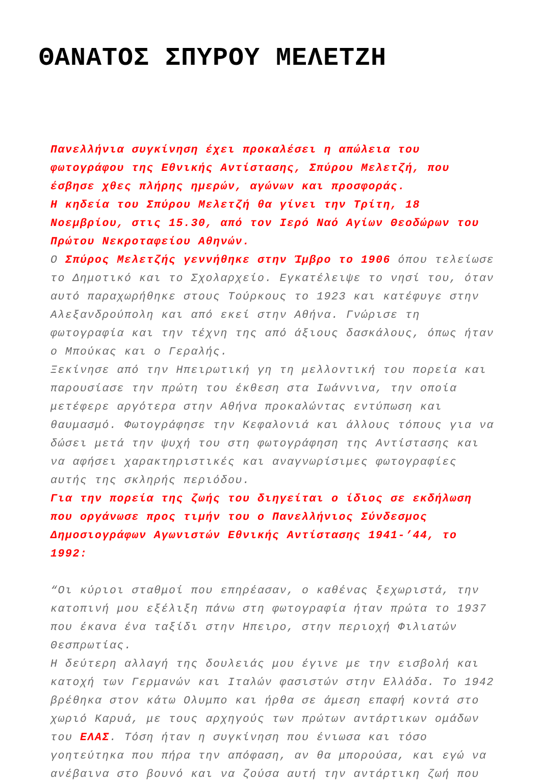ΘΑΝΑΤΟΣ ΣΠΥΡΟΥ ΜΕΛΕΤΖΗ
Πανελλήνια συγκίνηση έχει προκαλέσει η απώλεια του φωτογράφου της Εθνικής Αντίστασης, Σπύρου Μελετζή, που έσβησε χθες πλήρης ημερών, αγώνων και προσφοράς.
Η κηδεία του Σπύρου Μελετζή θα γίνει την Τρίτη, 18 Νοεμβρίου, στις 15.30, από τον Ιερό Ναό Αγίων Θεοδώρων του Πρώτου Νεκροταφείου Αθηνών.
Ο Σπύρος Μελετζής γεννήθηκε στην Ίμβρο το 1906 όπου τελείωσε το Δημοτικό και το Σχολαρχείο. Εγκατέλειψε το νησί του, όταν αυτό παραχωρήθηκε στους Τούρκους το 1923 και κατέφυγε στην Αλεξανδρούπολη και από εκεί στην Αθήνα. Γνώρισε τη φωτογραφία και την τέχνη της από άξιους δασκάλους, όπως ήταν ο Μπούκας και ο Γεραλής.
Ξεκίνησε από την Ηπειρωτική γη τη μελλοντική του πορεία και παρουσίασε την πρώτη του έκθεση στα Ιωάννινα, την οποία μετέφερε αργότερα στην Αθήνα προκαλώντας εντύπωση και θαυμασμό. Φωτογράφησε την Κεφαλονιά και άλλους τόπους για να δώσει μετά την ψυχή του στη φωτογράφηση της Αντίστασης και να αφήσει χαρακτηριστικές και αναγνωρίσιμες φωτογραφίες αυτής της σκληρής περιόδου.
Για την πορεία της ζωής του διηγείται ο ίδιος σε εκδήλωση που οργάνωσε προς τιμήν του ο Πανελλήνιος Σύνδεσμος Δημοσιογράφων Αγωνιστών Εθνικής Αντίστασης 1941-’44, το 1992:
“Οι κύριοι σταθμοί που επηρέασαν, ο καθένας ξεχωριστά, την κατοπινή μου εξέλιξη πάνω στη φωτογραφία ήταν πρώτα το 1937 που έκανα ένα ταξίδι στην Ηπειρο, στην περιοχή Φιλιατών Θεσπρωτίας.
Η δεύτερη αλλαγή της δουλειάς μου έγινε με την εισβολή και κατοχή των Γερμανών και Ιταλών φασιστών στην Ελλάδα. Το 1942 βρέθηκα στον κάτω Ολυμπο και ήρθα σε άμεση επαφή κοντά στο χωριό Καρυά, με τους αρχηγούς των πρώτων αντάρτικων ομάδων του ΕΛΑΣ. Τόση ήταν η συγκίνηση που ένιωσα και τόσο γοητεύτηκα που πήρα την απόφαση, αν θα μπορούσα, και εγώ να ανέβαινα στο βουνό και να ζούσα αυτή την αντάρτικη ζωή που